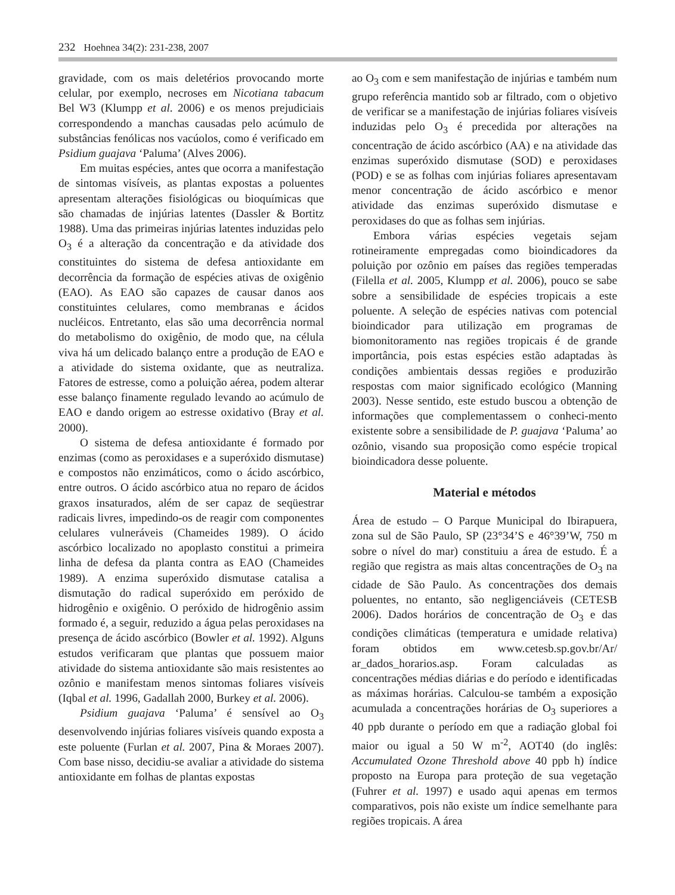232 Hoehnea 34(2): 231-238, 2007
gravidade, com os mais deletérios provocando morte celular, por exemplo, necroses em Nicotiana tabacum Bel W3 (Klumpp et al. 2006) e os menos prejudiciais correspondendo a manchas causadas pelo acúmulo de substâncias fenólicas nos vacúolos, como é verificado em Psidium guajava ‘Paluma’ (Alves 2006).
Em muitas espécies, antes que ocorra a manifestação de sintomas visíveis, as plantas expostas a poluentes apresentam alterações fisiológicas ou bioquímicas que são chamadas de injúrias latentes (Dassler & Bortitz 1988). Uma das primeiras injúrias latentes induzidas pelo O<sub>3</sub> é a alteração da concentração e da atividade dos constituintes do sistema de defesa antioxidante em decorrência da formação de espécies ativas de oxigênio (EAO). As EAO são capazes de causar danos aos constituintes celulares, como membranas e ácidos nucléicos. Entretanto, elas são uma decorrência normal do metabolismo do oxigênio, de modo que, na célula viva há um delicado balanço entre a produção de EAO e a atividade do sistema oxidante, que as neutraliza. Fatores de estresse, como a poluição aérea, podem alterar esse balanço finamente regulado levando ao acúmulo de EAO e dando origem ao estresse oxidativo (Bray et al. 2000).
O sistema de defesa antioxidante é formado por enzimas (como as peroxidases e a superóxido dismutase) e compostos não enzimáticos, como o ácido ascórbico, entre outros. O ácido ascórbico atua no reparo de ácidos graxos insaturados, além de ser capaz de seqüestrar radicais livres, impedindo-os de reagir com componentes celulares vulneráveis (Chameides 1989). O ácido ascórbico localizado no apoplasto constitui a primeira linha de defesa da planta contra as EAO (Chameides 1989). A enzima superóxido dismutase catalisa a dismutação do radical superóxido em peróxido de hidrogênio e oxigênio. O peróxido de hidrogênio assim formado é, a seguir, reduzido a água pelas peroxidases na presença de ácido ascórbico (Bowler et al. 1992). Alguns estudos verificaram que plantas que possuem maior atividade do sistema antioxidante são mais resistentes ao ozônio e manifestam menos sintomas foliares visíveis (Iqbal et al. 1996, Gadallah 2000, Burkey et al. 2006).
Psidium guajava ‘Paluma’ é sensível ao O<sub>3</sub> desenvolvendo injúrias foliares visíveis quando exposta a este poluente (Furlan et al. 2007, Pina & Moraes 2007). Com base nisso, decidiu-se avaliar a atividade do sistema antioxidante em folhas de plantas expostas
ao O<sub>3</sub> com e sem manifestação de injúrias e também num grupo referência mantido sob ar filtrado, com o objetivo de verificar se a manifestação de injúrias foliares visíveis induzidas pelo O<sub>3</sub> é precedida por alterações na concentração de ácido ascórbico (AA) e na atividade das enzimas superóxido dismutase (SOD) e peroxidases (POD) e se as folhas com injúrias foliares apresentavam menor concentração de ácido ascórbico e menor atividade das enzimas superóxido dismutase e peroxidases do que as folhas sem injúrias.
Embora várias espécies vegetais sejam rotineiramente empregadas como bioindicadores da poluição por ozônio em países das regiões temperadas (Filella et al. 2005, Klumpp et al. 2006), pouco se sabe sobre a sensibilidade de espécies tropicais a este poluente. A seleção de espécies nativas com potencial bioindicador para utilização em programas de biomonitoramento nas regiões tropicais é de grande importância, pois estas espécies estão adaptadas às condições ambientais dessas regiões e produzirão respostas com maior significado ecológico (Manning 2003). Nesse sentido, este estudo buscou a obtenção de informações que complementassem o conheci-mento existente sobre a sensibilidade de P. guajava ‘Paluma’ ao ozônio, visando sua proposição como espécie tropical bioindicadora desse poluente.
Material e métodos
Área de estudo – O Parque Municipal do Ibirapuera, zona sul de São Paulo, SP (23°34’S e 46°39’W, 750 m sobre o nível do mar) constituiu a área de estudo. É a região que registra as mais altas concentrações de O<sub>3</sub> na cidade de São Paulo. As concentrações dos demais poluentes, no entanto, são negligenciáveis (CETESB 2006). Dados horários de concentração de O<sub>3</sub> e das condições climáticas (temperatura e umidade relativa) foram obtidos em www.cetesb.sp.gov.br/Ar/ ar_dados_horarios.asp. Foram calculadas as concentrações médias diárias e do período e identificadas as máximas horárias. Calculou-se também a exposição acumulada a concentrações horárias de O<sub>3</sub> superiores a 40 ppb durante o período em que a radiação global foi maior ou igual a 50 W m<sup>-2</sup>, AOT40 (do inglês: Accumulated Ozone Threshold above 40 ppb h) índice proposto na Europa para proteção de sua vegetação (Fuhrer et al. 1997) e usado aqui apenas em termos comparativos, pois não existe um índice semelhante para regiões tropicais. A área